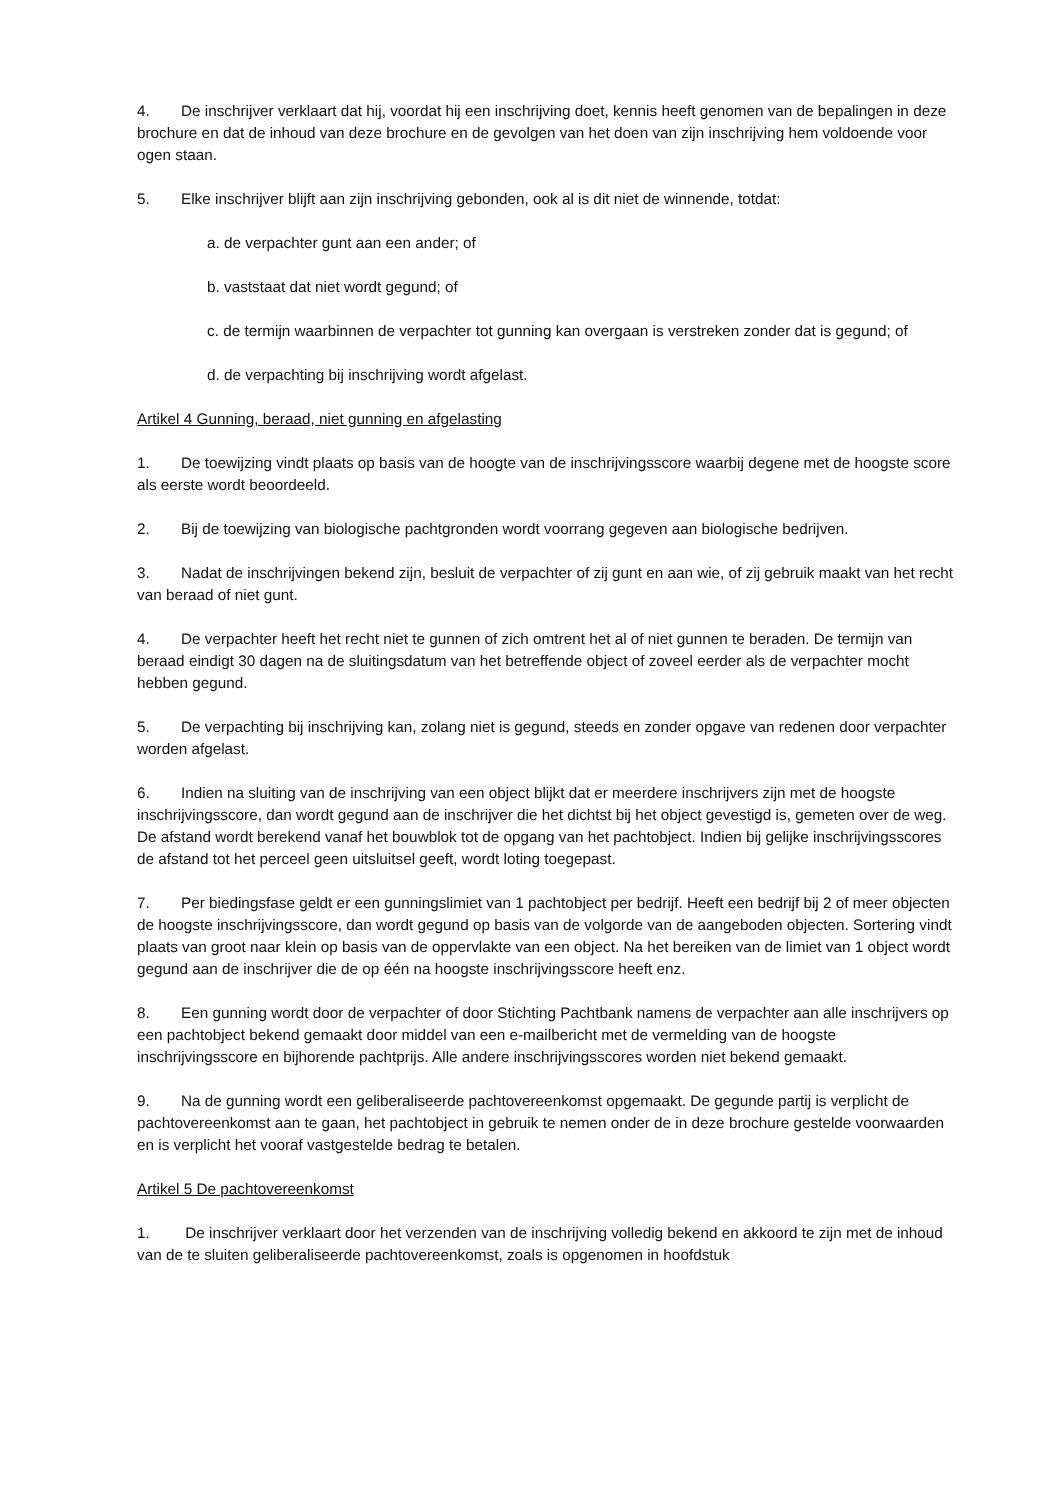4. De inschrijver verklaart dat hij, voordat hij een inschrijving doet, kennis heeft genomen van de bepalingen in deze brochure en dat de inhoud van deze brochure en de gevolgen van het doen van zijn inschrijving hem voldoende voor ogen staan.
5. Elke inschrijver blijft aan zijn inschrijving gebonden, ook al is dit niet de winnende, totdat:
a. de verpachter gunt aan een ander; of
b. vaststaat dat niet wordt gegund; of
c. de termijn waarbinnen de verpachter tot gunning kan overgaan is verstreken zonder dat is gegund; of
d. de verpachting bij inschrijving wordt afgelast.
Artikel 4 Gunning, beraad, niet gunning en afgelasting
1. De toewijzing vindt plaats op basis van de hoogte van de inschrijvingsscore waarbij degene met de hoogste score als eerste wordt beoordeeld.
2. Bij de toewijzing van biologische pachtgronden wordt voorrang gegeven aan biologische bedrijven.
3. Nadat de inschrijvingen bekend zijn, besluit de verpachter of zij gunt en aan wie, of zij gebruik maakt van het recht van beraad of niet gunt.
4. De verpachter heeft het recht niet te gunnen of zich omtrent het al of niet gunnen te beraden. De termijn van beraad eindigt 30 dagen na de sluitingsdatum van het betreffende object of zoveel eerder als de verpachter mocht hebben gegund.
5. De verpachting bij inschrijving kan, zolang niet is gegund, steeds en zonder opgave van redenen door verpachter worden afgelast.
6. Indien na sluiting van de inschrijving van een object blijkt dat er meerdere inschrijvers zijn met de hoogste inschrijvingsscore, dan wordt gegund aan de inschrijver die het dichtst bij het object gevestigd is, gemeten over de weg. De afstand wordt berekend vanaf het bouwblok tot de opgang van het pachtobject. Indien bij gelijke inschrijvingsscores de afstand tot het perceel geen uitsluitsel geeft, wordt loting toegepast.
7. Per biedingsfase geldt er een gunningslimiet van 1 pachtobject per bedrijf. Heeft een bedrijf bij 2 of meer objecten de hoogste inschrijvingsscore, dan wordt gegund op basis van de volgorde van de aangeboden objecten. Sortering vindt plaats van groot naar klein op basis van de oppervlakte van een object. Na het bereiken van de limiet van 1 object wordt gegund aan de inschrijver die de op één na hoogste inschrijvingsscore heeft enz.
8. Een gunning wordt door de verpachter of door Stichting Pachtbank namens de verpachter aan alle inschrijvers op een pachtobject bekend gemaakt door middel van een e-mailbericht met de vermelding van de hoogste inschrijvingsscore en bijhorende pachtprijs. Alle andere inschrijvingsscores worden niet bekend gemaakt.
9. Na de gunning wordt een geliberaliseerde pachtovereenkomst opgemaakt. De gegunde partij is verplicht de pachtovereenkomst aan te gaan, het pachtobject in gebruik te nemen onder de in deze brochure gestelde voorwaarden en is verplicht het vooraf vastgestelde bedrag te betalen.
Artikel 5 De pachtovereenkomst
1. De inschrijver verklaart door het verzenden van de inschrijving volledig bekend en akkoord te zijn met de inhoud van de te sluiten geliberaliseerde pachtovereenkomst, zoals is opgenomen in hoofdstuk